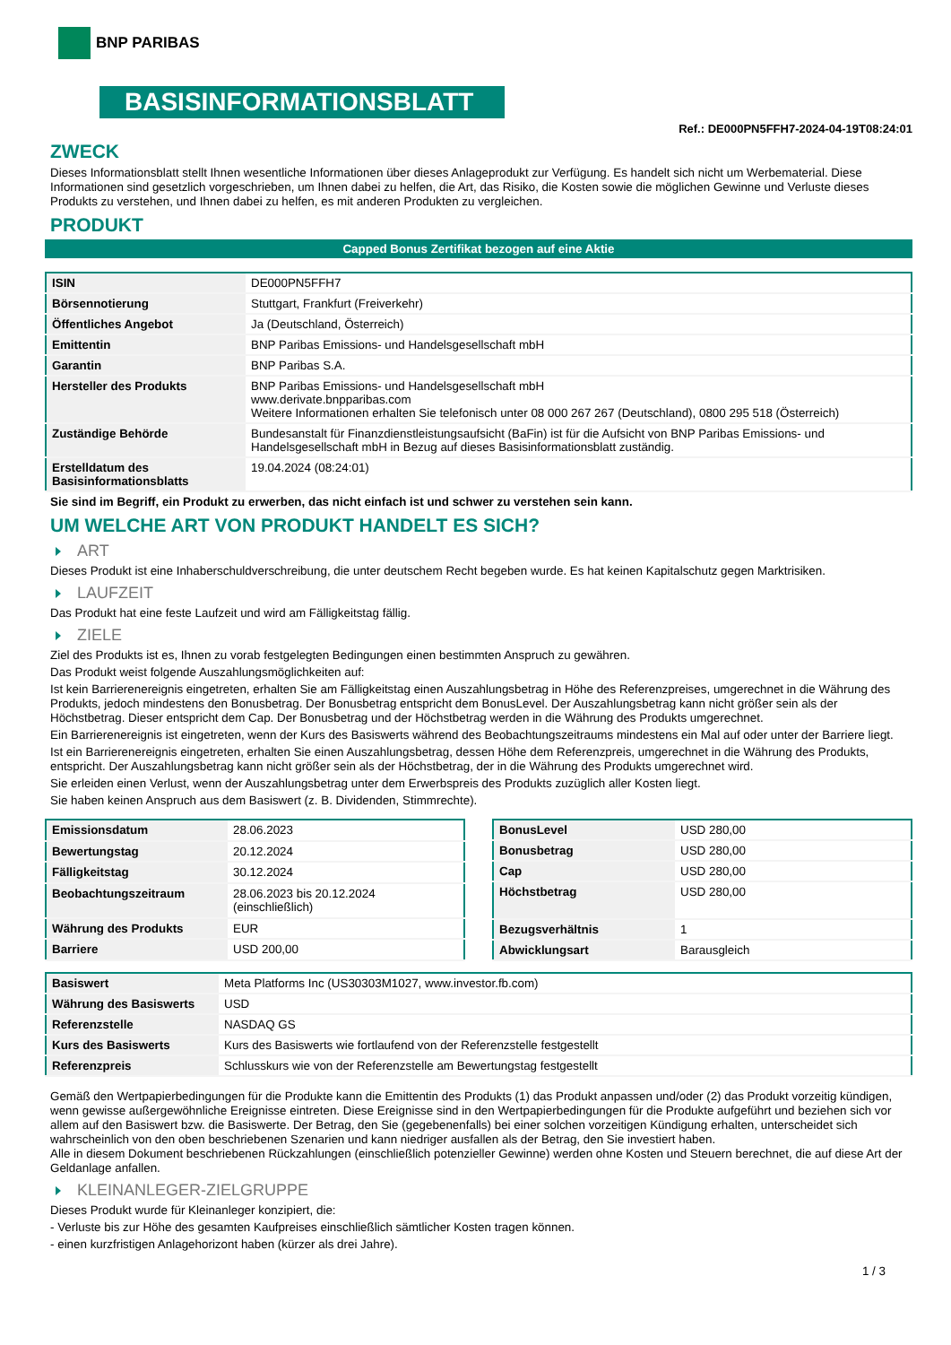BNP PARIBAS
BASISINFORMATIONSBLATT
Ref.: DE000PN5FFH7-2024-04-19T08:24:01
ZWECK
Dieses Informationsblatt stellt Ihnen wesentliche Informationen über dieses Anlageprodukt zur Verfügung. Es handelt sich nicht um Werbematerial. Diese Informationen sind gesetzlich vorgeschrieben, um Ihnen dabei zu helfen, die Art, das Risiko, die Kosten sowie die möglichen Gewinne und Verluste dieses Produkts zu verstehen, und Ihnen dabei zu helfen, es mit anderen Produkten zu vergleichen.
PRODUKT
Capped Bonus Zertifikat bezogen auf eine Aktie
| ISIN | DE000PN5FFH7 |
| Börsennotierung | Stuttgart, Frankfurt (Freiverkehr) |
| Öffentliches Angebot | Ja (Deutschland, Österreich) |
| Emittentin | BNP Paribas Emissions- und Handelsgesellschaft mbH |
| Garantin | BNP Paribas S.A. |
| Hersteller des Produkts | BNP Paribas Emissions- und Handelsgesellschaft mbH www.derivate.bnpparibas.com Weitere Informationen erhalten Sie telefonisch unter 08 000 267 267 (Deutschland), 0800 295 518 (Österreich) |
| Zuständige Behörde | Bundesanstalt für Finanzdienstleistungsaufsicht (BaFin) ist für die Aufsicht von BNP Paribas Emissions- und Handelsgesellschaft mbH in Bezug auf dieses Basisinformationsblatt zuständig. |
| Erstelldatum des Basisinformationsblatts | 19.04.2024 (08:24:01) |
Sie sind im Begriff, ein Produkt zu erwerben, das nicht einfach ist und schwer zu verstehen sein kann.
UM WELCHE ART VON PRODUKT HANDELT ES SICH?
ART
Dieses Produkt ist eine Inhaberschuldverschreibung, die unter deutschem Recht begeben wurde. Es hat keinen Kapitalschutz gegen Marktrisiken.
LAUFZEIT
Das Produkt hat eine feste Laufzeit und wird am Fälligkeitstag fällig.
ZIELE
Ziel des Produkts ist es, Ihnen zu vorab festgelegten Bedingungen einen bestimmten Anspruch zu gewähren.
Das Produkt weist folgende Auszahlungsmöglichkeiten auf:
Ist kein Barrierenereignis eingetreten, erhalten Sie am Fälligkeitstag einen Auszahlungsbetrag in Höhe des Referenzpreises, umgerechnet in die Währung des Produkts, jedoch mindestens den Bonusbetrag. Der Bonusbetrag entspricht dem BonusLevel. Der Auszahlungsbetrag kann nicht größer sein als der Höchstbetrag. Dieser entspricht dem Cap. Der Bonusbetrag und der Höchstbetrag werden in die Währung des Produkts umgerechnet.
Ein Barrierenereignis ist eingetreten, wenn der Kurs des Basiswerts während des Beobachtungszeitraums mindestens ein Mal auf oder unter der Barriere liegt.
Ist ein Barrierenereignis eingetreten, erhalten Sie einen Auszahlungsbetrag, dessen Höhe dem Referenzpreis, umgerechnet in die Währung des Produkts, entspricht. Der Auszahlungsbetrag kann nicht größer sein als der Höchstbetrag, der in die Währung des Produkts umgerechnet wird.
Sie erleiden einen Verlust, wenn der Auszahlungsbetrag unter dem Erwerbspreis des Produkts zuzüglich aller Kosten liegt.
Sie haben keinen Anspruch aus dem Basiswert (z. B. Dividenden, Stimmrechte).
| Emissionsdatum | 28.06.2023 |
| Bewertungstag | 20.12.2024 |
| Fälligkeitstag | 30.12.2024 |
| Beobachtungszeitraum | 28.06.2023 bis 20.12.2024 (einschließlich) |
| Währung des Produkts | EUR |
| Barriere | USD 200,00 |
| BonusLevel | USD 280,00 |
| Bonusbetrag | USD 280,00 |
| Cap | USD 280,00 |
| Höchstbetrag | USD 280,00 |
| Bezugsverhältnis | 1 |
| Abwicklungsart | Barausgleich |
| Basiswert | Meta Platforms Inc (US30303M1027, www.investor.fb.com) |
| Währung des Basiswerts | USD |
| Referenzstelle | NASDAQ GS |
| Kurs des Basiswerts | Kurs des Basiswerts wie fortlaufend von der Referenzstelle festgestellt |
| Referenzpreis | Schlusskurs wie von der Referenzstelle am Bewertungstag festgestellt |
Gemäß den Wertpapierbedingungen für die Produkte kann die Emittentin des Produkts (1) das Produkt anpassen und/oder (2) das Produkt vorzeitig kündigen, wenn gewisse außergewöhnliche Ereignisse eintreten. Diese Ereignisse sind in den Wertpapierbedingungen für die Produkte aufgeführt und beziehen sich vor allem auf den Basiswert bzw. die Basiswerte. Der Betrag, den Sie (gegebenenfalls) bei einer solchen vorzeitigen Kündigung erhalten, unterscheidet sich wahrscheinlich von den oben beschriebenen Szenarien und kann niedriger ausfallen als der Betrag, den Sie investiert haben.
Alle in diesem Dokument beschriebenen Rückzahlungen (einschließlich potenzieller Gewinne) werden ohne Kosten und Steuern berechnet, die auf diese Art der Geldanlage anfallen.
KLEINANLEGER-ZIELGRUPPE
Dieses Produkt wurde für Kleinanleger konzipiert, die:
- Verluste bis zur Höhe des gesamten Kaufpreises einschließlich sämtlicher Kosten tragen können.
- einen kurzfristigen Anlagehorizont haben (kürzer als drei Jahre).
1 / 3